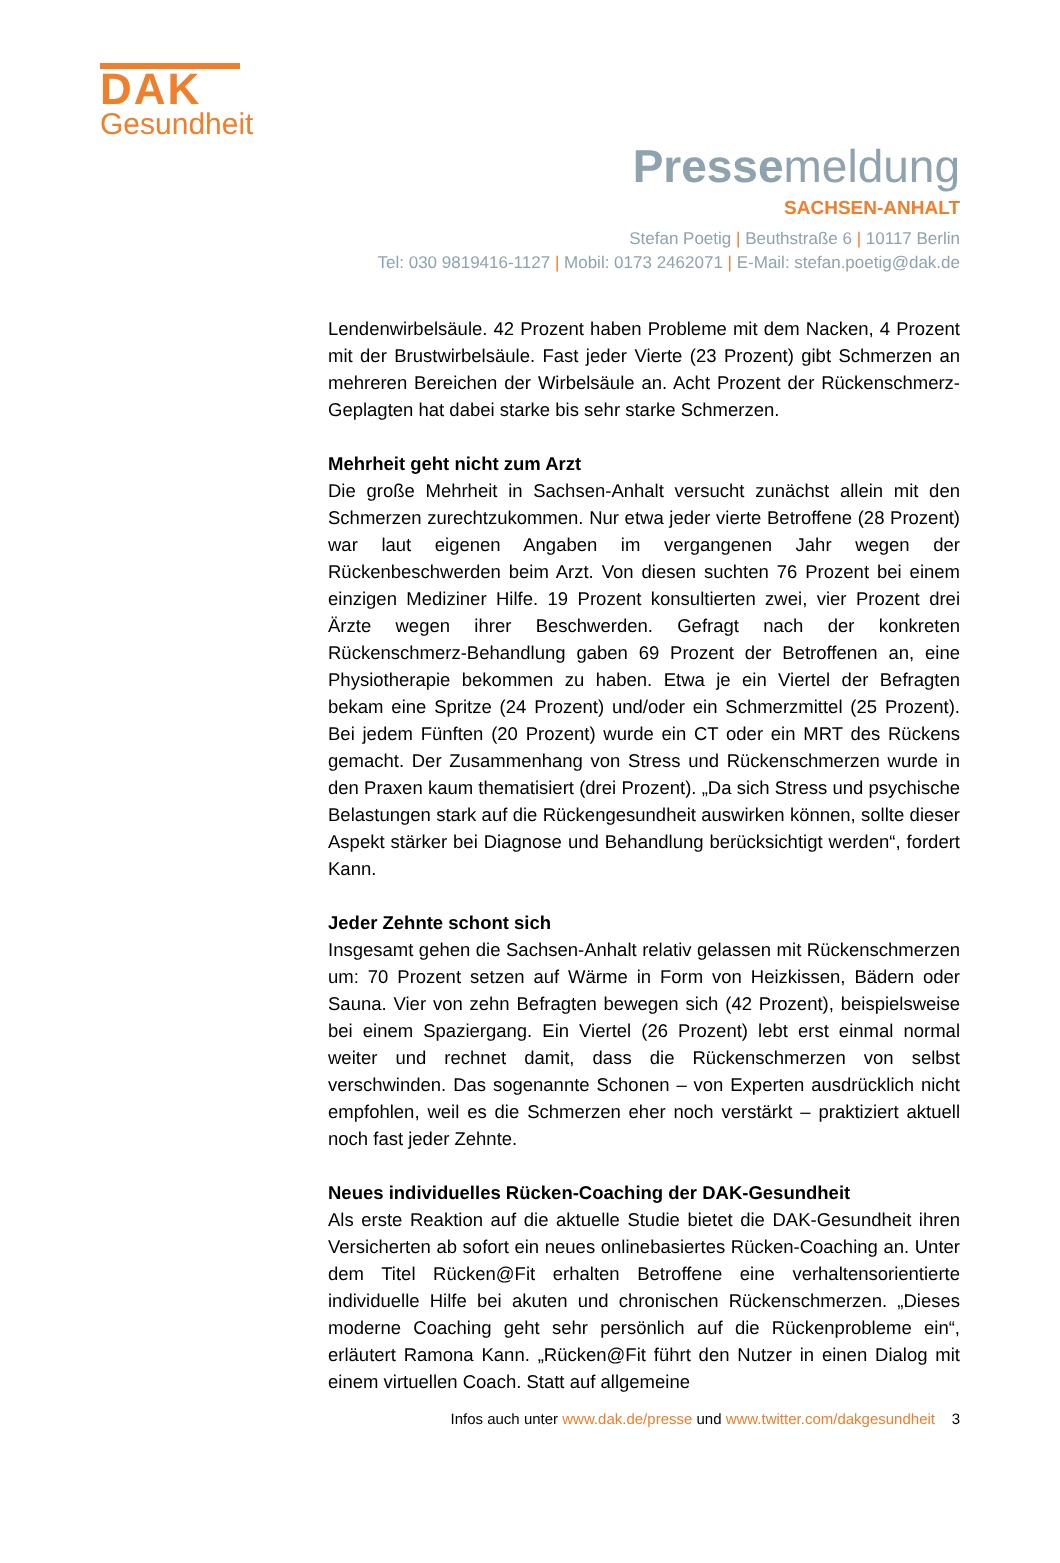DAK
Gesundheit
Pressemeldung
SACHSEN-ANHALT
Stefan Poetig | Beuthstraße 6 | 10117 Berlin
Tel: 030 9819416-1127 | Mobil: 0173 2462071 | E-Mail: stefan.poetig@dak.de
Lendenwirbelsäule. 42 Prozent haben Probleme mit dem Nacken, 4 Prozent mit der Brustwirbelsäule. Fast jeder Vierte (23 Prozent) gibt Schmerzen an mehreren Bereichen der Wirbelsäule an. Acht Prozent der Rückenschmerz-Geplagten hat dabei starke bis sehr starke Schmerzen.
Mehrheit geht nicht zum Arzt
Die große Mehrheit in Sachsen-Anhalt versucht zunächst allein mit den Schmerzen zurechtzukommen. Nur etwa jeder vierte Betroffene (28 Prozent) war laut eigenen Angaben im vergangenen Jahr wegen der Rückenbeschwerden beim Arzt. Von diesen suchten 76 Prozent bei einem einzigen Mediziner Hilfe. 19 Prozent konsultierten zwei, vier Prozent drei Ärzte wegen ihrer Beschwerden. Gefragt nach der konkreten Rückenschmerz-Behandlung gaben 69 Prozent der Betroffenen an, eine Physiotherapie bekommen zu haben. Etwa je ein Viertel der Befragten bekam eine Spritze (24 Prozent) und/oder ein Schmerzmittel (25 Prozent). Bei jedem Fünften (20 Prozent) wurde ein CT oder ein MRT des Rückens gemacht. Der Zusammenhang von Stress und Rückenschmerzen wurde in den Praxen kaum thematisiert (drei Prozent). „Da sich Stress und psychische Belastungen stark auf die Rückengesundheit auswirken können, sollte dieser Aspekt stärker bei Diagnose und Behandlung berücksichtigt werden“, fordert Kann.
Jeder Zehnte schont sich
Insgesamt gehen die Sachsen-Anhalt relativ gelassen mit Rückenschmerzen um: 70 Prozent setzen auf Wärme in Form von Heizkissen, Bädern oder Sauna. Vier von zehn Befragten bewegen sich (42 Prozent), beispielsweise bei einem Spaziergang. Ein Viertel (26 Prozent) lebt erst einmal normal weiter und rechnet damit, dass die Rückenschmerzen von selbst verschwinden. Das sogenannte Schonen – von Experten ausdrücklich nicht empfohlen, weil es die Schmerzen eher noch verstärkt – praktiziert aktuell noch fast jeder Zehnte.
Neues individuelles Rücken-Coaching der DAK-Gesundheit
Als erste Reaktion auf die aktuelle Studie bietet die DAK-Gesundheit ihren Versicherten ab sofort ein neues onlinebasiertes Rücken-Coaching an. Unter dem Titel Rücken@Fit erhalten Betroffene eine verhaltensorientierte individuelle Hilfe bei akuten und chronischen Rückenschmerzen. „Dieses moderne Coaching geht sehr persönlich auf die Rückenprobleme ein“, erläutert Ramona Kann. „Rücken@Fit führt den Nutzer in einen Dialog mit einem virtuellen Coach. Statt auf allgemeine
Infos auch unter www.dak.de/presse und www.twitter.com/dakgesundheit 3